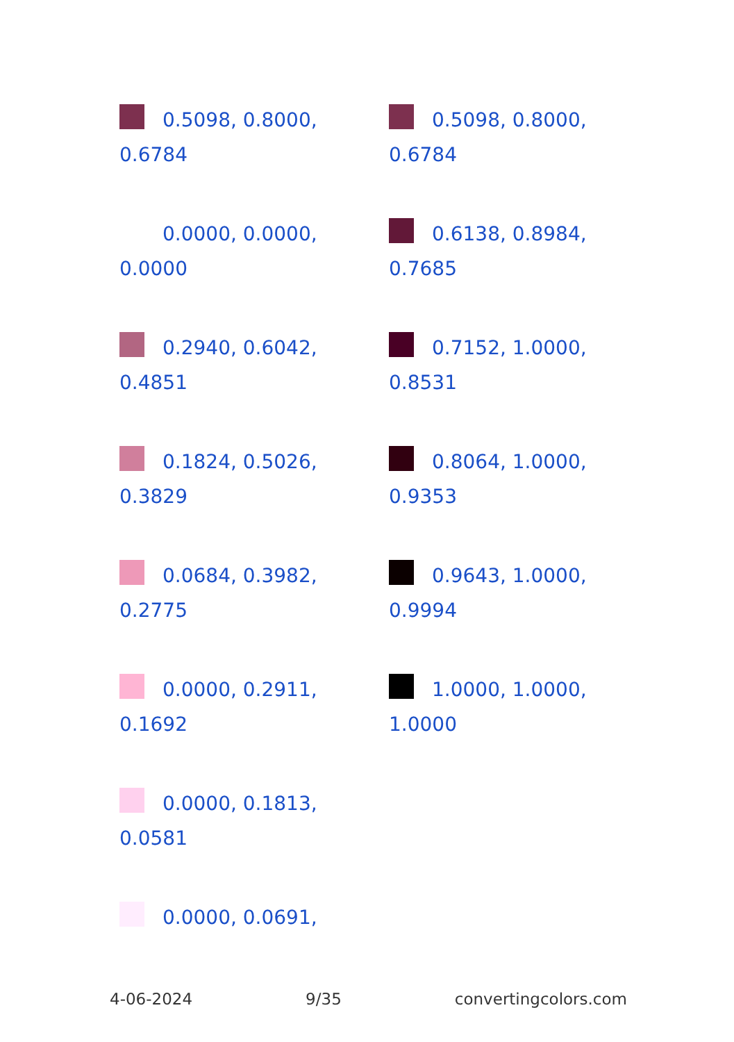0.5098, 0.8000, 0.6784
0.0000, 0.0000, 0.0000
0.2940, 0.6042, 0.4851
0.1824, 0.5026, 0.3829
0.0684, 0.3982, 0.2775
0.0000, 0.2911, 0.1692
0.0000, 0.1813, 0.0581
0.0000, 0.0691,
0.5098, 0.8000, 0.6784
0.6138, 0.8984, 0.7685
0.7152, 1.0000, 0.8531
0.8064, 1.0000, 0.9353
0.9643, 1.0000, 0.9994
1.0000, 1.0000, 1.0000
4-06-2024 9/35 convertingcolors.com